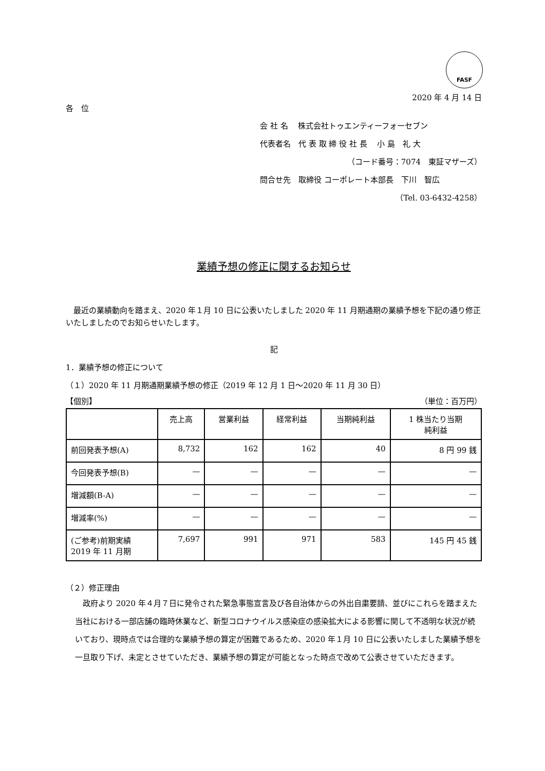FASF
2020 年 4 月 14 日
各　位
会 社 名　 株式会社トゥエンティーフォーセブン
代表者名　代 表 取 締 役 社 長　 小 島　礼 大
（コード番号：7074　東証マザーズ）
問合せ先　取締役 コーポレート本部長　下川　智広
（Tel. 03-6432-4258）
業績予想の修正に関するお知らせ
　最近の業績動向を踏まえ、2020 年１月 10 日に公表いたしました 2020 年 11 月期通期の業績予想を下記の通り修正いたしましたのでお知らせいたします。
記
1．業績予想の修正について
（１）2020 年 11 月期通期業績予想の修正（2019 年 12 月 1 日～2020 年 11 月 30 日）
【個別】 （単位：百万円）
| | 売上高 | 営業利益 | 経常利益 | 当期純利益 | 1 株当たり当期 純利益 |
| --- | --- | --- | --- | --- | --- |
| 前回発表予想(A) | 8,732 | 162 | 162 | 40 | 8 円 99 銭 |
| 今回発表予想(B) | — | — | — | — | — |
| 増減額(B-A) | — | — | — | — | — |
| 増減率(%) | — | — | — | — | — |
| (ご参考)前期実績 2019 年 11 月期 | 7,697 | 991 | 971 | 583 | 145 円 45 銭 |
（２）修正理由
　政府より 2020 年４月７日に発令された緊急事態宣言及び各自治体からの外出自粛要請、並びにこれらを踏まえた当社における一部店舗の臨時休業など、新型コロナウイルス感染症の感染拡大による影響に関して不透明な状況が続いており、現時点では合理的な業績予想の算定が困難であるため、2020 年１月 10 日に公表いたしました業績予想を一旦取り下げ、未定とさせていただき、業績予想の算定が可能となった時点で改めて公表させていただきます。